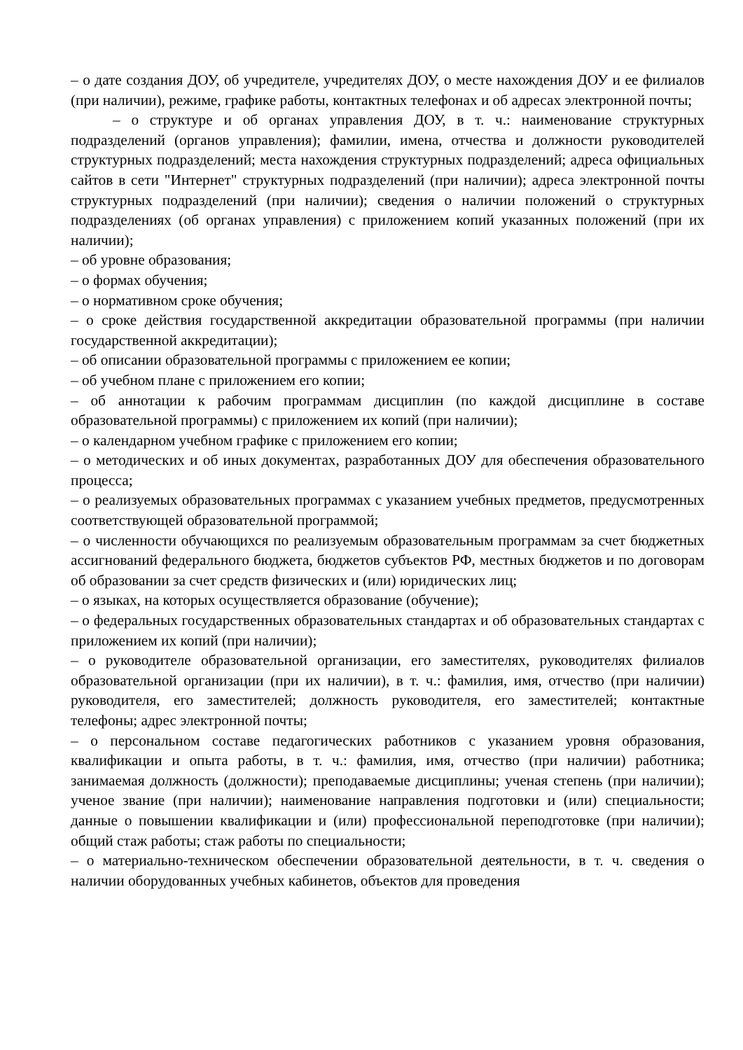– о дате создания ДОУ, об учредителе, учредителях ДОУ, о месте нахождения ДОУ и ее филиалов (при наличии), режиме, графике работы, контактных телефонах и об адресах электронной почты;
– о структуре и об органах управления ДОУ, в т. ч.: наименование структурных подразделений (органов управления); фамилии, имена, отчества и должности руководителей структурных подразделений; места нахождения структурных подразделений; адреса официальных сайтов в сети "Интернет" структурных подразделений (при наличии); адреса электронной почты структурных подразделений (при наличии); сведения о наличии положений о структурных подразделениях (об органах управления) с приложением копий указанных положений (при их наличии);
– об уровне образования;
– о формах обучения;
– о нормативном сроке обучения;
– о сроке действия государственной аккредитации образовательной программы (при наличии государственной аккредитации);
– об описании образовательной программы с приложением ее копии;
– об учебном плане с приложением его копии;
– об аннотации к рабочим программам дисциплин (по каждой дисциплине в составе образовательной программы) с приложением их копий (при наличии);
– о календарном учебном графике с приложением его копии;
– о методических и об иных документах, разработанных ДОУ для обеспечения образовательного процесса;
– о реализуемых образовательных программах с указанием учебных предметов, предусмотренных соответствующей образовательной программой;
– о численности обучающихся по реализуемым образовательным программам за счет бюджетных ассигнований федерального бюджета, бюджетов субъектов РФ, местных бюджетов и по договорам об образовании за счет средств физических и (или) юридических лиц;
– о языках, на которых осуществляется образование (обучение);
– о федеральных государственных образовательных стандартах и об образовательных стандартах с приложением их копий (при наличии);
– о руководителе образовательной организации, его заместителях, руководителях филиалов образовательной организации (при их наличии), в т. ч.: фамилия, имя, отчество (при наличии) руководителя, его заместителей; должность руководителя, его заместителей; контактные телефоны; адрес электронной почты;
– о персональном составе педагогических работников с указанием уровня образования, квалификации и опыта работы, в т. ч.: фамилия, имя, отчество (при наличии) работника; занимаемая должность (должности); преподаваемые дисциплины; ученая степень (при наличии); ученое звание (при наличии); наименование направления подготовки и (или) специальности; данные о повышении квалификации и (или) профессиональной переподготовке (при наличии); общий стаж работы; стаж работы по специальности;
– о материально-техническом обеспечении образовательной деятельности, в т. ч. сведения о наличии оборудованных учебных кабинетов, объектов для проведения